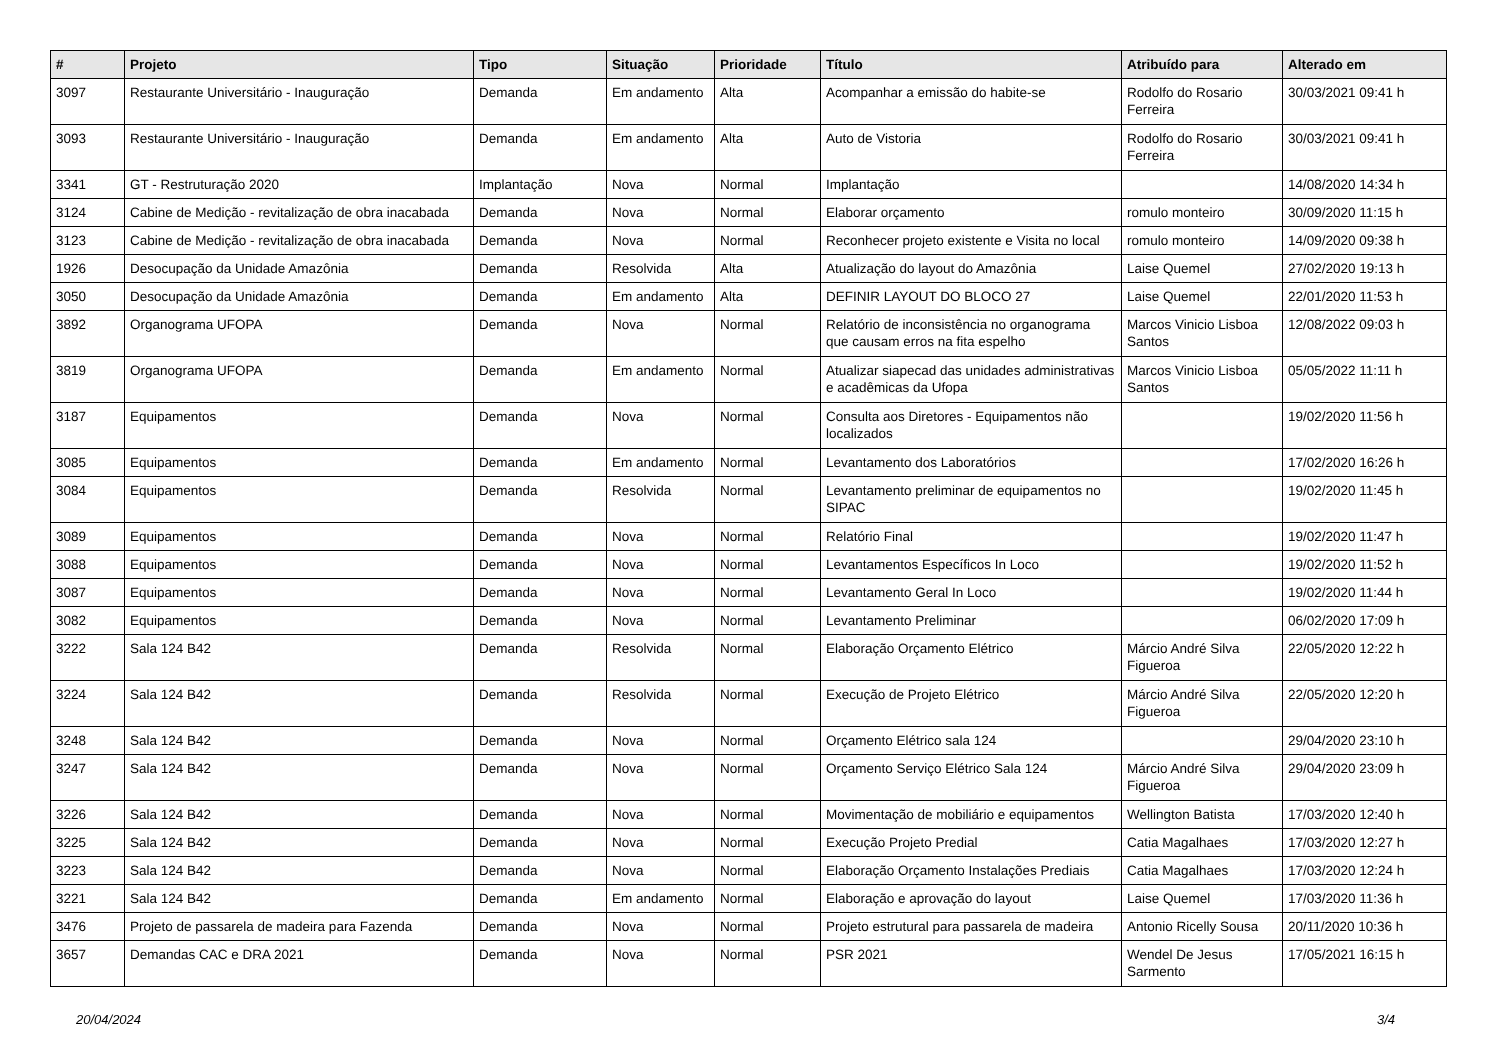| # | Projeto | Tipo | Situação | Prioridade | Título | Atribuído para | Alterado em |
| --- | --- | --- | --- | --- | --- | --- | --- |
| 3097 | Restaurante Universitário - Inauguração | Demanda | Em andamento | Alta | Acompanhar a emissão do habite-se | Rodolfo do Rosario Ferreira | 30/03/2021 09:41 h |
| 3093 | Restaurante Universitário - Inauguração | Demanda | Em andamento | Alta | Auto de Vistoria | Rodolfo do Rosario Ferreira | 30/03/2021 09:41 h |
| 3341 | GT - Restruturação 2020 | Implantação | Nova | Normal | Implantação | | 14/08/2020 14:34 h |
| 3124 | Cabine de Medição - revitalização de obra inacabada | Demanda | Nova | Normal | Elaborar orçamento | romulo monteiro | 30/09/2020 11:15 h |
| 3123 | Cabine de Medição - revitalização de obra inacabada | Demanda | Nova | Normal | Reconhecer projeto existente e Visita no local | romulo monteiro | 14/09/2020 09:38 h |
| 1926 | Desocupação da Unidade Amazônia | Demanda | Resolvida | Alta | Atualização do layout do Amazônia | Laise Quemel | 27/02/2020 19:13 h |
| 3050 | Desocupação da Unidade Amazônia | Demanda | Em andamento | Alta | DEFINIR LAYOUT DO BLOCO 27 | Laise Quemel | 22/01/2020 11:53 h |
| 3892 | Organograma UFOPA | Demanda | Nova | Normal | Relatório de inconsistência no organograma que causam erros na fita espelho | Marcos Vinicio Lisboa Santos | 12/08/2022 09:03 h |
| 3819 | Organograma UFOPA | Demanda | Em andamento | Normal | Atualizar siapecad das unidades administrativas e acadêmicas da Ufopa | Marcos Vinicio Lisboa Santos | 05/05/2022 11:11 h |
| 3187 | Equipamentos | Demanda | Nova | Normal | Consulta aos Diretores - Equipamentos não localizados | | 19/02/2020 11:56 h |
| 3085 | Equipamentos | Demanda | Em andamento | Normal | Levantamento dos Laboratórios | | 17/02/2020 16:26 h |
| 3084 | Equipamentos | Demanda | Resolvida | Normal | Levantamento preliminar de equipamentos no SIPAC | | 19/02/2020 11:45 h |
| 3089 | Equipamentos | Demanda | Nova | Normal | Relatório Final | | 19/02/2020 11:47 h |
| 3088 | Equipamentos | Demanda | Nova | Normal | Levantamentos Específicos In Loco | | 19/02/2020 11:52 h |
| 3087 | Equipamentos | Demanda | Nova | Normal | Levantamento Geral In Loco | | 19/02/2020 11:44 h |
| 3082 | Equipamentos | Demanda | Nova | Normal | Levantamento Preliminar | | 06/02/2020 17:09 h |
| 3222 | Sala 124 B42 | Demanda | Resolvida | Normal | Elaboração Orçamento Elétrico | Márcio André Silva Figueroa | 22/05/2020 12:22 h |
| 3224 | Sala 124 B42 | Demanda | Resolvida | Normal | Execução de Projeto Elétrico | Márcio André Silva Figueroa | 22/05/2020 12:20 h |
| 3248 | Sala 124 B42 | Demanda | Nova | Normal | Orçamento Elétrico sala 124 | | 29/04/2020 23:10 h |
| 3247 | Sala 124 B42 | Demanda | Nova | Normal | Orçamento Serviço Elétrico Sala 124 | Márcio André Silva Figueroa | 29/04/2020 23:09 h |
| 3226 | Sala 124 B42 | Demanda | Nova | Normal | Movimentação de mobiliário e equipamentos | Wellington Batista | 17/03/2020 12:40 h |
| 3225 | Sala 124 B42 | Demanda | Nova | Normal | Execução Projeto Predial | Catia Magalhaes | 17/03/2020 12:27 h |
| 3223 | Sala 124 B42 | Demanda | Nova | Normal | Elaboração Orçamento Instalações Prediais | Catia Magalhaes | 17/03/2020 12:24 h |
| 3221 | Sala 124 B42 | Demanda | Em andamento | Normal | Elaboração e aprovação do layout | Laise Quemel | 17/03/2020 11:36 h |
| 3476 | Projeto de passarela de madeira para Fazenda | Demanda | Nova | Normal | Projeto estrutural para passarela de madeira | Antonio Ricelly Sousa | 20/11/2020 10:36 h |
| 3657 | Demandas CAC e DRA 2021 | Demanda | Nova | Normal | PSR 2021 | Wendel De Jesus Sarmento | 17/05/2021 16:15 h |
20/04/2024 3/4